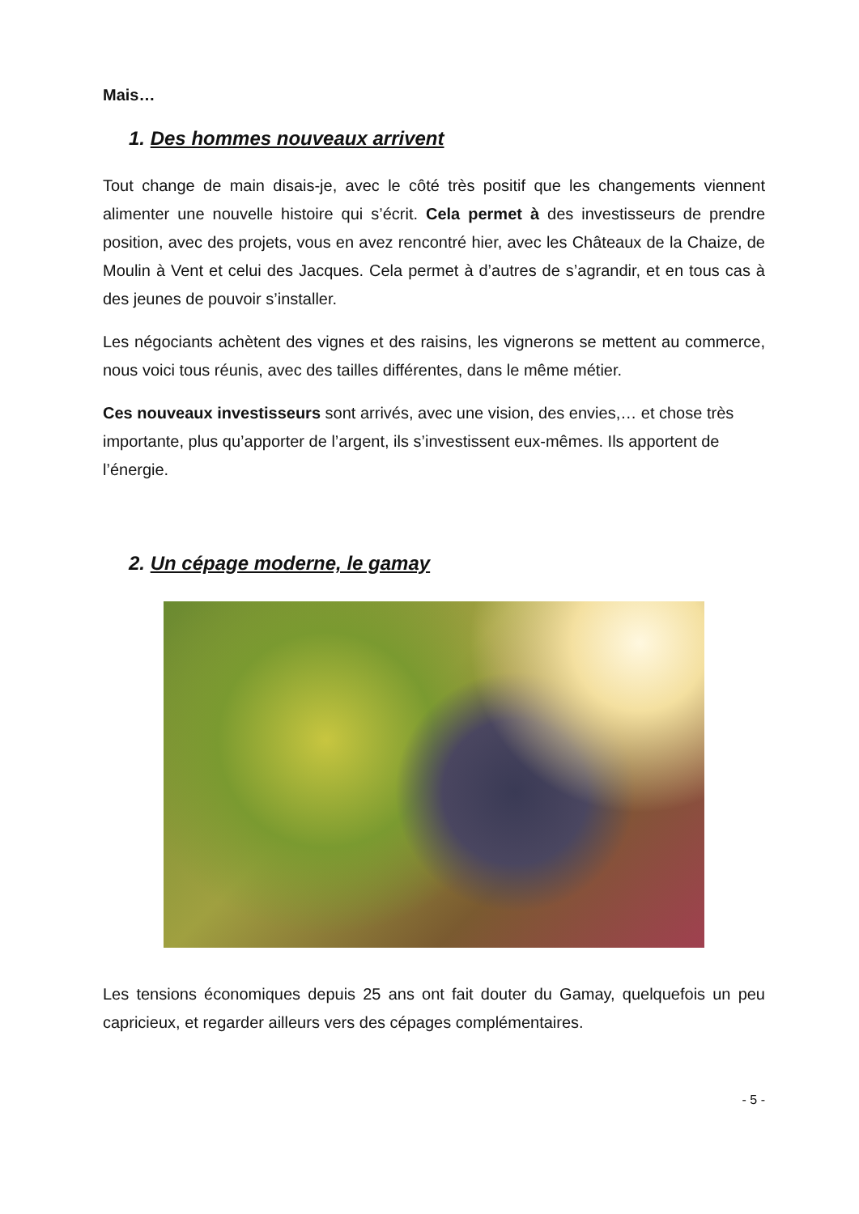Mais…
1. Des hommes nouveaux arrivent
Tout change de main disais-je, avec le côté très positif que les changements viennent alimenter une nouvelle histoire qui s’écrit. Cela permet à des investisseurs de prendre position, avec des projets, vous en avez rencontré hier, avec les Châteaux de la Chaize, de Moulin à Vent et celui des Jacques. Cela permet à d’autres de s’agrandir, et en tous cas à des jeunes de pouvoir s’installer.
Les négociants achètent des vignes et des raisins, les vignerons se mettent au commerce, nous voici tous réunis, avec des tailles différentes, dans le même métier.
Ces nouveaux investisseurs sont arrivés, avec une vision, des envies,… et chose très importante, plus qu’apporter de l’argent, ils s’investissent eux-mêmes. Ils apportent de l’énergie.
2. Un cépage moderne, le gamay
Les tensions économiques depuis 25 ans ont fait douter du Gamay, quelquefois un peu capricieux, et regarder ailleurs vers des cépages complémentaires.
- 5 -